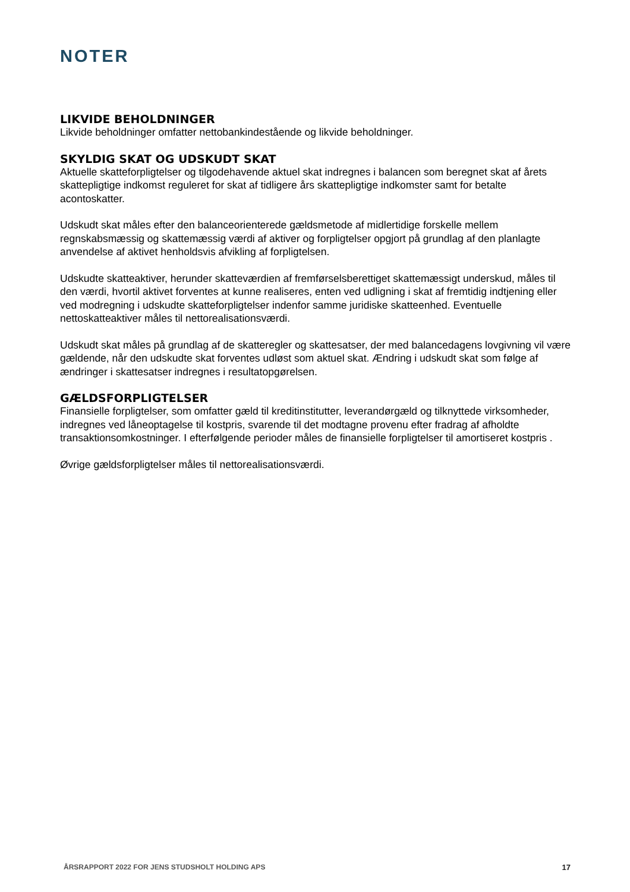NOTER
LIKVIDE BEHOLDNINGER
Likvide beholdninger omfatter nettobankindestående og likvide beholdninger.
SKYLDIG SKAT OG UDSKUDT SKAT
Aktuelle skatteforpligtelser og tilgodehavende aktuel skat indregnes i balancen som beregnet skat af årets skattepligtige indkomst reguleret for skat af tidligere års skattepligtige indkomster samt for betalte acontoskatter.
Udskudt skat måles efter den balanceorienterede gældsmetode af midlertidige forskelle mellem regnskabsmæssig og skattemæssig værdi af aktiver og forpligtelser opgjort på grundlag af den planlagte anvendelse af aktivet henholdsvis afvikling af forpligtelsen.
Udskudte skatteaktiver, herunder skatteværdien af fremførselsberettiget skattemæssigt underskud, måles til den værdi, hvortil aktivet forventes at kunne realiseres, enten ved udligning i skat af fremtidig indtjening eller ved modregning i udskudte skatteforpligtelser indenfor samme juridiske skatteenhed. Eventuelle nettoskatteaktiver måles til nettorealisationsværdi.
Udskudt skat måles på grundlag af de skatteregler og skattesatser, der med balancedagens lovgivning vil være gældende, når den udskudte skat forventes udløst som aktuel skat. Ændring i udskudt skat som følge af ændringer i skattesatser indregnes i resultatopgørelsen.
GÆLDSFORPLIGTELSER
Finansielle forpligtelser, som omfatter gæld til kreditinstitutter, leverandørgæld og tilknyttede virksomheder, indregnes ved låneoptagelse til kostpris, svarende til det modtagne provenu efter fradrag af afholdte transaktionsomkostninger. I efterfølgende perioder måles de finansielle forpligtelser til amortiseret kostpris .
Øvrige gældsforpligtelser måles til nettorealisationsværdi.
ÅRSRAPPORT 2022 FOR JENS STUDSHOLT HOLDING APS 17